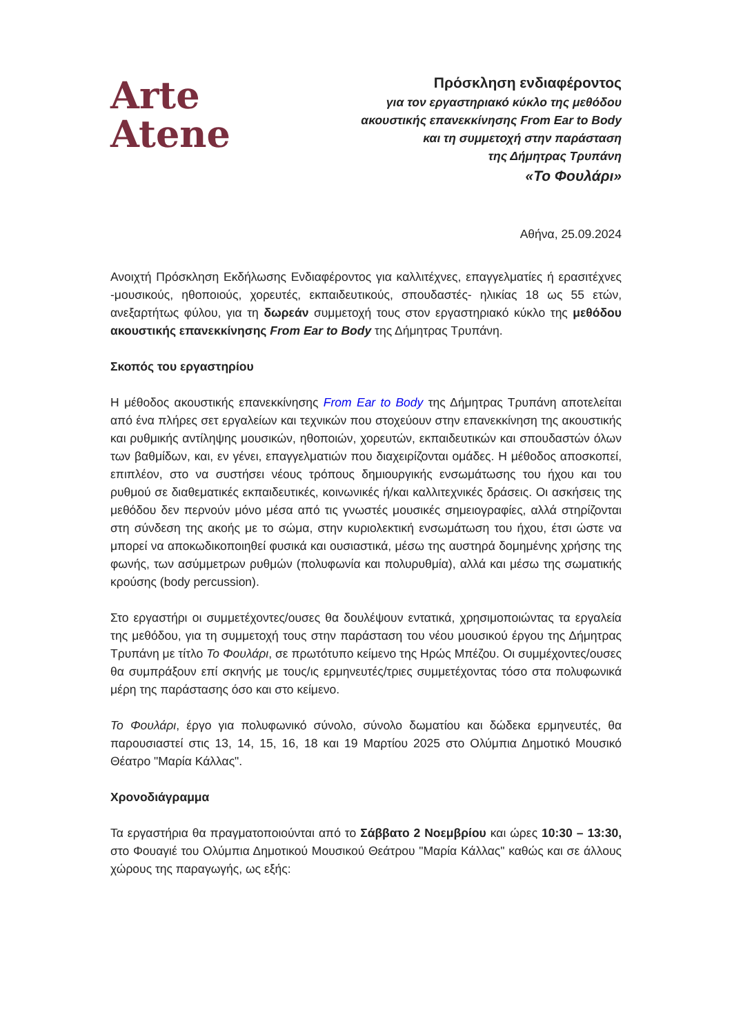Arte
Atene
Πρόσκληση ενδιαφέροντος
για τον εργαστηριακό κύκλο της μεθόδου
ακουστικής επανεκκίνησης From Ear to Body
και τη συμμετοχή στην παράσταση
της Δήμητρας Τρυπάνη
«Το Φουλάρι»
Αθήνα, 25.09.2024
Ανοιχτή Πρόσκληση Εκδήλωσης Ενδιαφέροντος για καλλιτέχνες, επαγγελματίες ή ερασιτέχνες -μουσικούς, ηθοποιούς, χορευτές, εκπαιδευτικούς, σπουδαστές- ηλικίας 18 ως 55 ετών, ανεξαρτήτως φύλου, για τη δωρεάν συμμετοχή τους στον εργαστηριακό κύκλο της μεθόδου ακουστικής επανεκκίνησης From Ear to Body της Δήμητρας Τρυπάνη.
Σκοπός του εργαστηρίου
Η μέθοδος ακουστικής επανεκκίνησης From Ear to Body της Δήμητρας Τρυπάνη αποτελείται από ένα πλήρες σετ εργαλείων και τεχνικών που στοχεύουν στην επανεκκίνηση της ακουστικής και ρυθμικής αντίληψης μουσικών, ηθοποιών, χορευτών, εκπαιδευτικών και σπουδαστών όλων των βαθμίδων, και, εν γένει, επαγγελματιών που διαχειρίζονται ομάδες. Η μέθοδος αποσκοπεί, επιπλέον, στο να συστήσει νέους τρόπους δημιουργικής ενσωμάτωσης του ήχου και του ρυθμού σε διαθεματικές εκπαιδευτικές, κοινωνικές ή/και καλλιτεχνικές δράσεις. Οι ασκήσεις της μεθόδου δεν περνούν μόνο μέσα από τις γνωστές μουσικές σημειογραφίες, αλλά στηρίζονται στη σύνδεση της ακοής με το σώμα, στην κυριολεκτική ενσωμάτωση του ήχου, έτσι ώστε να μπορεί να αποκωδικοποιηθεί φυσικά και ουσιαστικά, μέσω της αυστηρά δομημένης χρήσης της φωνής, των ασύμμετρων ρυθμών (πολυφωνία και πολυρυθμία), αλλά και μέσω της σωματικής κρούσης (body percussion).
Στο εργαστήρι οι συμμετέχοντες/ουσες θα δουλέψουν εντατικά, χρησιμοποιώντας τα εργαλεία της μεθόδου, για τη συμμετοχή τους στην παράσταση του νέου μουσικού έργου της Δήμητρας Τρυπάνη με τίτλο Το Φουλάρι, σε πρωτότυπο κείμενο της Ηρώς Μπέζου. Οι συμμέχοντες/ουσες θα συμπράξουν επί σκηνής με τους/ις ερμηνευτές/τριες συμμετέχοντας τόσο στα πολυφωνικά μέρη της παράστασης όσο και στο κείμενο.
Το Φουλάρι, έργο για πολυφωνικό σύνολο, σύνολο δωματίου και δώδεκα ερμηνευτές, θα παρουσιαστεί στις 13, 14, 15, 16, 18 και 19 Μαρτίου 2025 στο Ολύμπια Δημοτικό Μουσικό Θέατρο "Μαρία Κάλλας".
Χρονοδιάγραμμα
Τα εργαστήρια θα πραγματοποιούνται από το Σάββατο 2 Νοεμβρίου και ώρες 10:30 – 13:30, στο Φουαγιέ του Ολύμπια Δημοτικού Μουσικού Θεάτρου "Μαρία Κάλλας" καθώς και σε άλλους χώρους της παραγωγής, ως εξής: